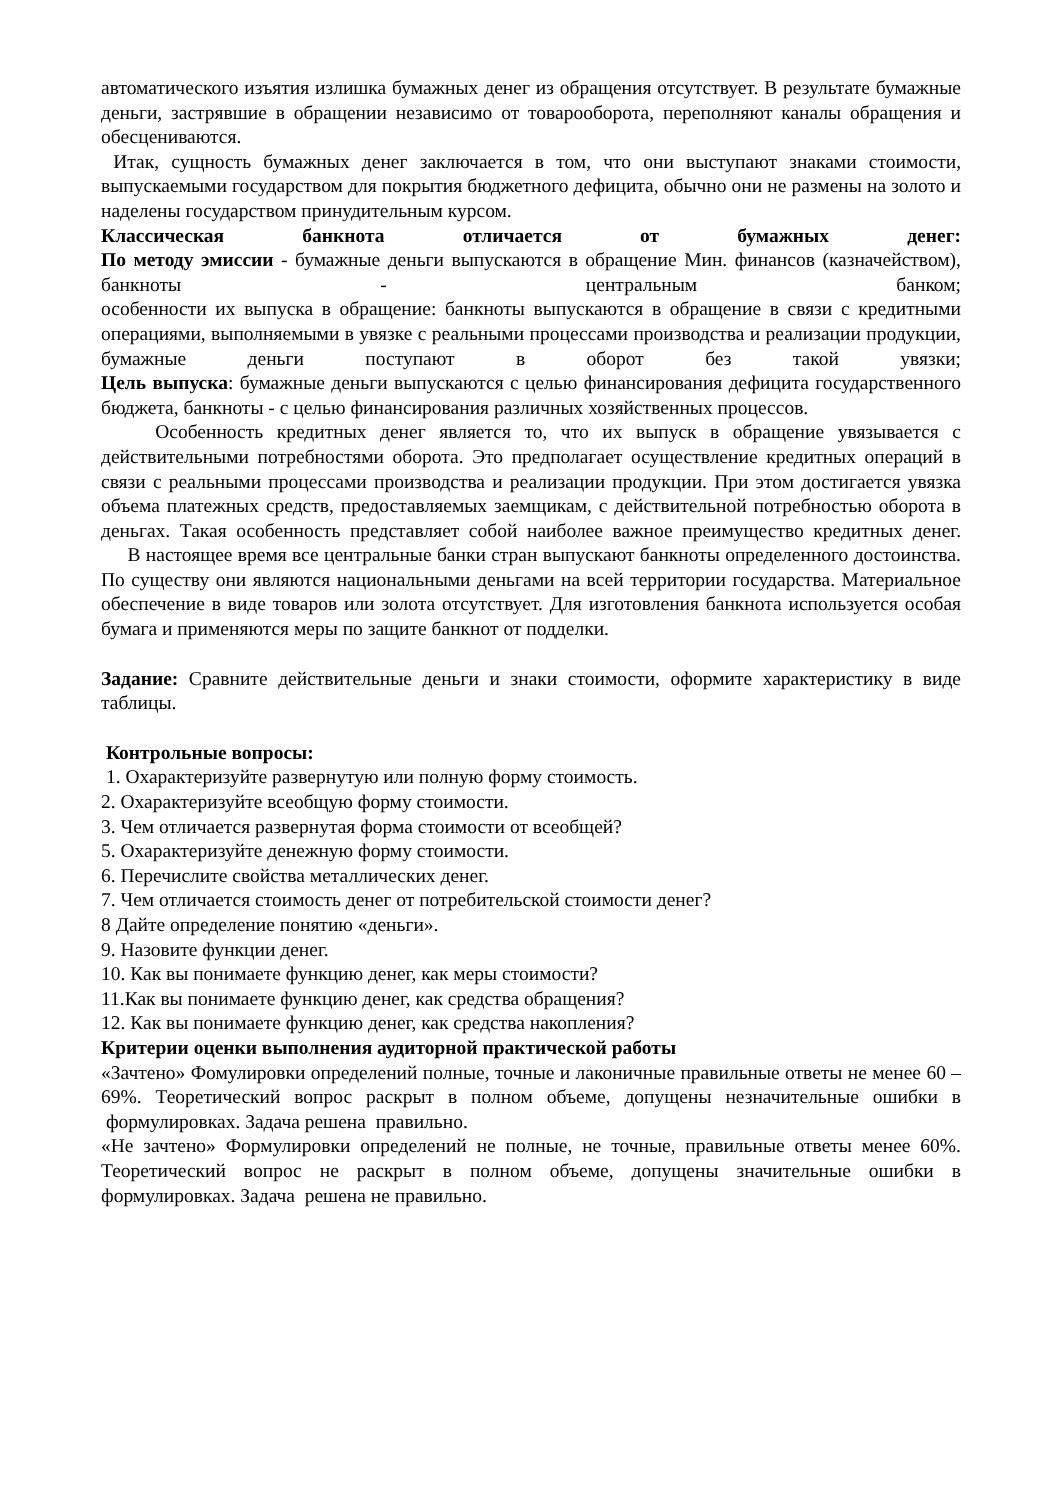автоматического изъятия излишка бумажных денег из обращения отсутствует. В результате бумажные деньги, застрявшие в обращении независимо от товарооборота, переполняют каналы обращения и обесцениваются.
Итак, сущность бумажных денег заключается в том, что они выступают знаками стоимости, выпускаемыми государством для покрытия бюджетного дефицита, обычно они не размены на золото и наделены государством принудительным курсом.
Классическая банкнота отличается от бумажных денег:
По методу эмиссии - бумажные деньги выпускаются в обращение Мин. финансов (казначейством), банкноты - центральным банком;
особенности их выпуска в обращение: банкноты выпускаются в обращение в связи с кредитными операциями, выполняемыми в увязке с реальными процессами производства и реализации продукции, бумажные деньги поступают в оборот без такой увязки;
Цель выпуска: бумажные деньги выпускаются с целью финансирования дефицита государственного бюджета, банкноты - с целью финансирования различных хозяйственных процессов.
Особенность кредитных денег является то, что их выпуск в обращение увязывается с действительными потребностями оборота. Это предполагает осуществление кредитных операций в связи с реальными процессами производства и реализации продукции. При этом достигается увязка объема платежных средств, предоставляемых заемщикам, с действительной потребностью оборота в деньгах. Такая особенность представляет собой наиболее важное преимущество кредитных денег.
В настоящее время все центральные банки стран выпускают банкноты определенного достоинства. По существу они являются национальными деньгами на всей территории государства. Материальное обеспечение в виде товаров или золота отсутствует. Для изготовления банкнота используется особая бумага и применяются меры по защите банкнот от подделки.
Задание: Сравните действительные деньги и знаки стоимости, оформите характеристику в виде таблицы.
Контрольные вопросы:
1. Охарактеризуйте развернутую или полную форму стоимость.
2. Охарактеризуйте всеобщую форму стоимости.
3. Чем отличается развернутая форма стоимости от всеобщей?
5. Охарактеризуйте денежную форму стоимости.
6. Перечислите свойства металлических денег.
7. Чем отличается стоимость денег от потребительской стоимости денег?
8 Дайте определение понятию «деньги».
9. Назовите функции денег.
10. Как вы понимаете функцию денег, как меры стоимости?
11.Как вы понимаете функцию денег, как средства обращения?
12. Как вы понимаете функцию денег, как средства накопления?
Критерии оценки выполнения аудиторной практической работы
«Зачтено» Фомулировки определений полные, точные и лаконичные правильные ответы не менее 60 – 69%. Теоретический вопрос раскрыт в полном объеме, допущены незначительные ошибки в формулировках. Задача решена правильно.
«Не зачтено» Формулировки определений не полные, не точные, правильные ответы менее 60%. Теоретический вопрос не раскрыт в полном объеме, допущены значительные ошибки в формулировках. Задача решена не правильно.